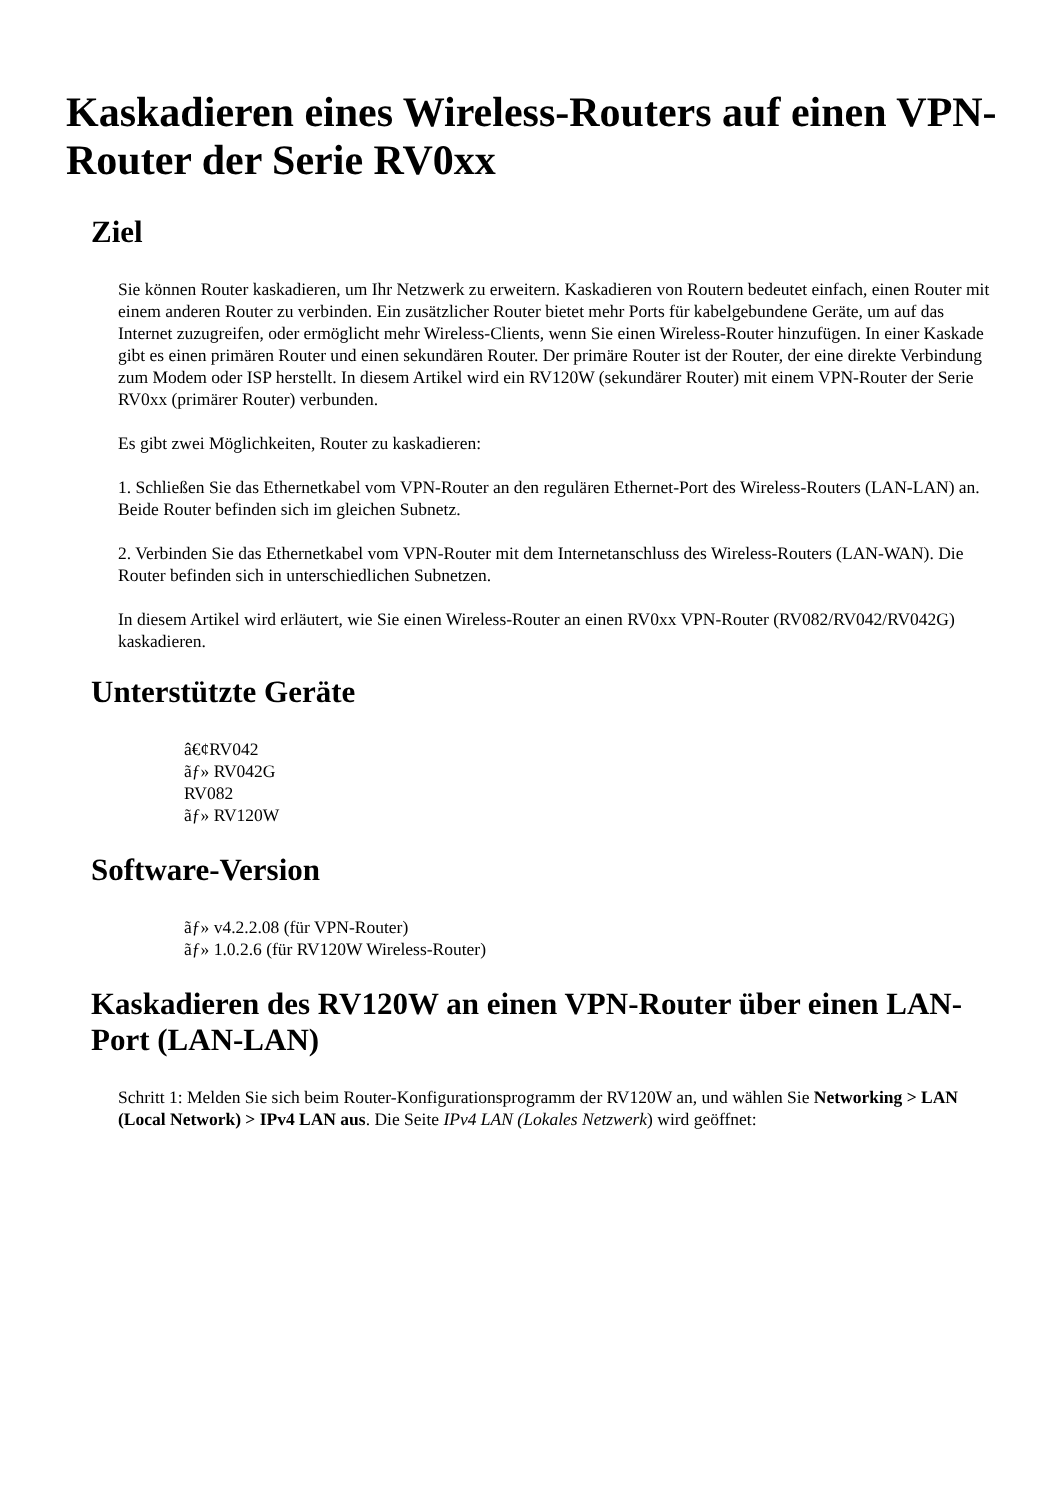Kaskadieren eines Wireless-Routers auf einen VPN-Router der Serie RV0xx
Ziel
Sie können Router kaskadieren, um Ihr Netzwerk zu erweitern. Kaskadieren von Routern bedeutet einfach, einen Router mit einem anderen Router zu verbinden. Ein zusätzlicher Router bietet mehr Ports für kabelgebundene Geräte, um auf das Internet zuzugreifen, oder ermöglicht mehr Wireless-Clients, wenn Sie einen Wireless-Router hinzufügen. In einer Kaskade gibt es einen primären Router und einen sekundären Router. Der primäre Router ist der Router, der eine direkte Verbindung zum Modem oder ISP herstellt. In diesem Artikel wird ein RV120W (sekundärer Router) mit einem VPN-Router der Serie RV0xx (primärer Router) verbunden.
Es gibt zwei Möglichkeiten, Router zu kaskadieren:
1. Schließen Sie das Ethernetkabel vom VPN-Router an den regulären Ethernet-Port des Wireless-Routers (LAN-LAN) an. Beide Router befinden sich im gleichen Subnetz.
2. Verbinden Sie das Ethernetkabel vom VPN-Router mit dem Internetanschluss des Wireless-Routers (LAN-WAN). Die Router befinden sich in unterschiedlichen Subnetzen.
In diesem Artikel wird erläutert, wie Sie einen Wireless-Router an einen RV0xx VPN-Router (RV082/RV042/RV042G) kaskadieren.
Unterstützte Geräte
â€¢RV042
ãƒ» RV042G
RV082
ãƒ» RV120W
Software-Version
ãƒ» v4.2.2.08 (für VPN-Router)
ãƒ» 1.0.2.6 (für RV120W Wireless-Router)
Kaskadieren des RV120W an einen VPN-Router über einen LAN-Port (LAN-LAN)
Schritt 1: Melden Sie sich beim Router-Konfigurationsprogramm der RV120W an, und wählen Sie Networking > LAN (Local Network) > IPv4 LAN aus. Die Seite IPv4 LAN (Lokales Netzwerk) wird geöffnet: